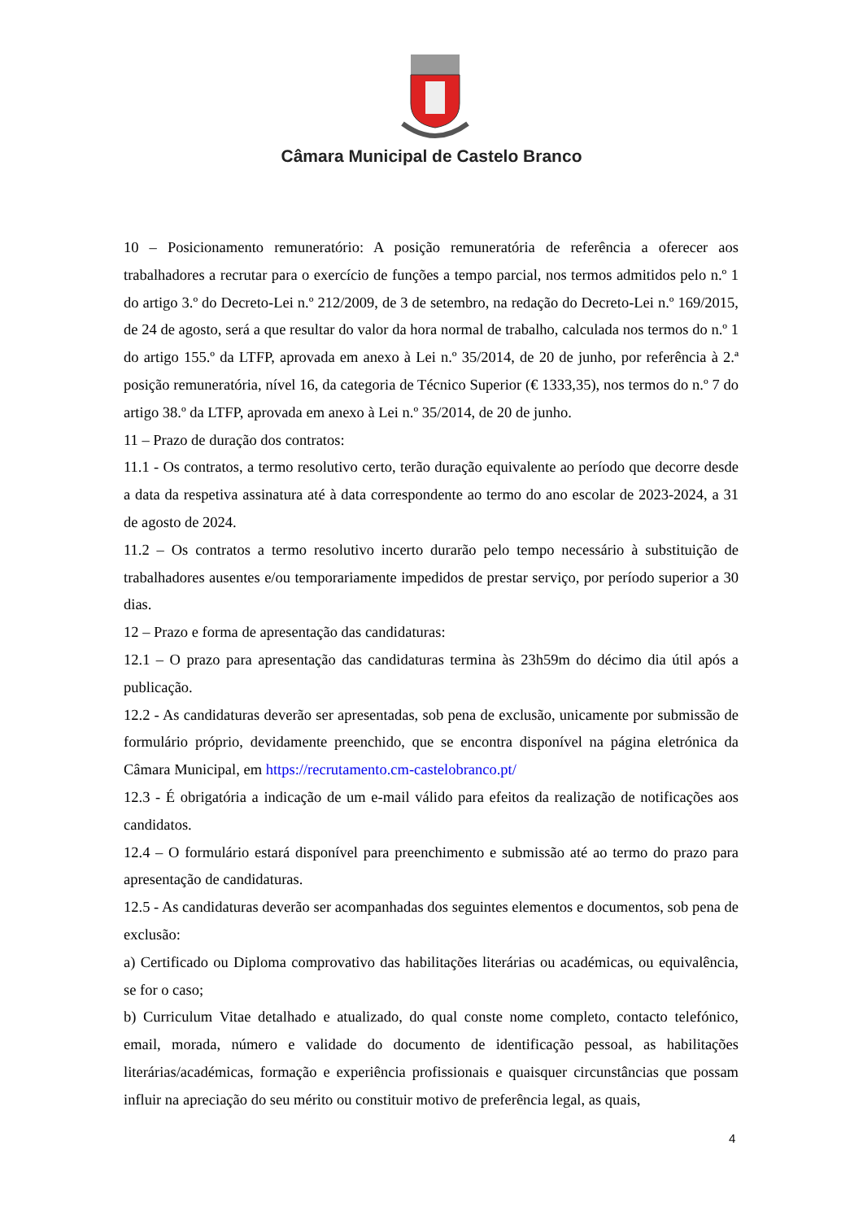Câmara Municipal de Castelo Branco
10 – Posicionamento remuneratório: A posição remuneratória de referência a oferecer aos trabalhadores a recrutar para o exercício de funções a tempo parcial, nos termos admitidos pelo n.º 1 do artigo 3.º do Decreto-Lei n.º 212/2009, de 3 de setembro, na redação do Decreto-Lei n.º 169/2015, de 24 de agosto, será a que resultar do valor da hora normal de trabalho, calculada nos termos do n.º 1 do artigo 155.º da LTFP, aprovada em anexo à Lei n.º 35/2014, de 20 de junho, por referência à 2.ª posição remuneratória, nível 16, da categoria de Técnico Superior (€ 1333,35), nos termos do n.º 7 do artigo 38.º da LTFP, aprovada em anexo à Lei n.º 35/2014, de 20 de junho.
11 – Prazo de duração dos contratos:
11.1 - Os contratos, a termo resolutivo certo, terão duração equivalente ao período que decorre desde a data da respetiva assinatura até à data correspondente ao termo do ano escolar de 2023-2024, a 31 de agosto de 2024.
11.2 – Os contratos a termo resolutivo incerto durarão pelo tempo necessário à substituição de trabalhadores ausentes e/ou temporariamente impedidos de prestar serviço, por período superior a 30 dias.
12 – Prazo e forma de apresentação das candidaturas:
12.1 – O prazo para apresentação das candidaturas termina às 23h59m do décimo dia útil após a publicação.
12.2 - As candidaturas deverão ser apresentadas, sob pena de exclusão, unicamente por submissão de formulário próprio, devidamente preenchido, que se encontra disponível na página eletrónica da Câmara Municipal, em https://recrutamento.cm-castelobranco.pt/
12.3 - É obrigatória a indicação de um e-mail válido para efeitos da realização de notificações aos candidatos.
12.4 – O formulário estará disponível para preenchimento e submissão até ao termo do prazo para apresentação de candidaturas.
12.5 - As candidaturas deverão ser acompanhadas dos seguintes elementos e documentos, sob pena de exclusão:
a) Certificado ou Diploma comprovativo das habilitações literárias ou académicas, ou equivalência, se for o caso;
b) Curriculum Vitae detalhado e atualizado, do qual conste nome completo, contacto telefónico, email, morada, número e validade do documento de identificação pessoal, as habilitações literárias/académicas, formação e experiência profissionais e quaisquer circunstâncias que possam influir na apreciação do seu mérito ou constituir motivo de preferência legal, as quais,
4